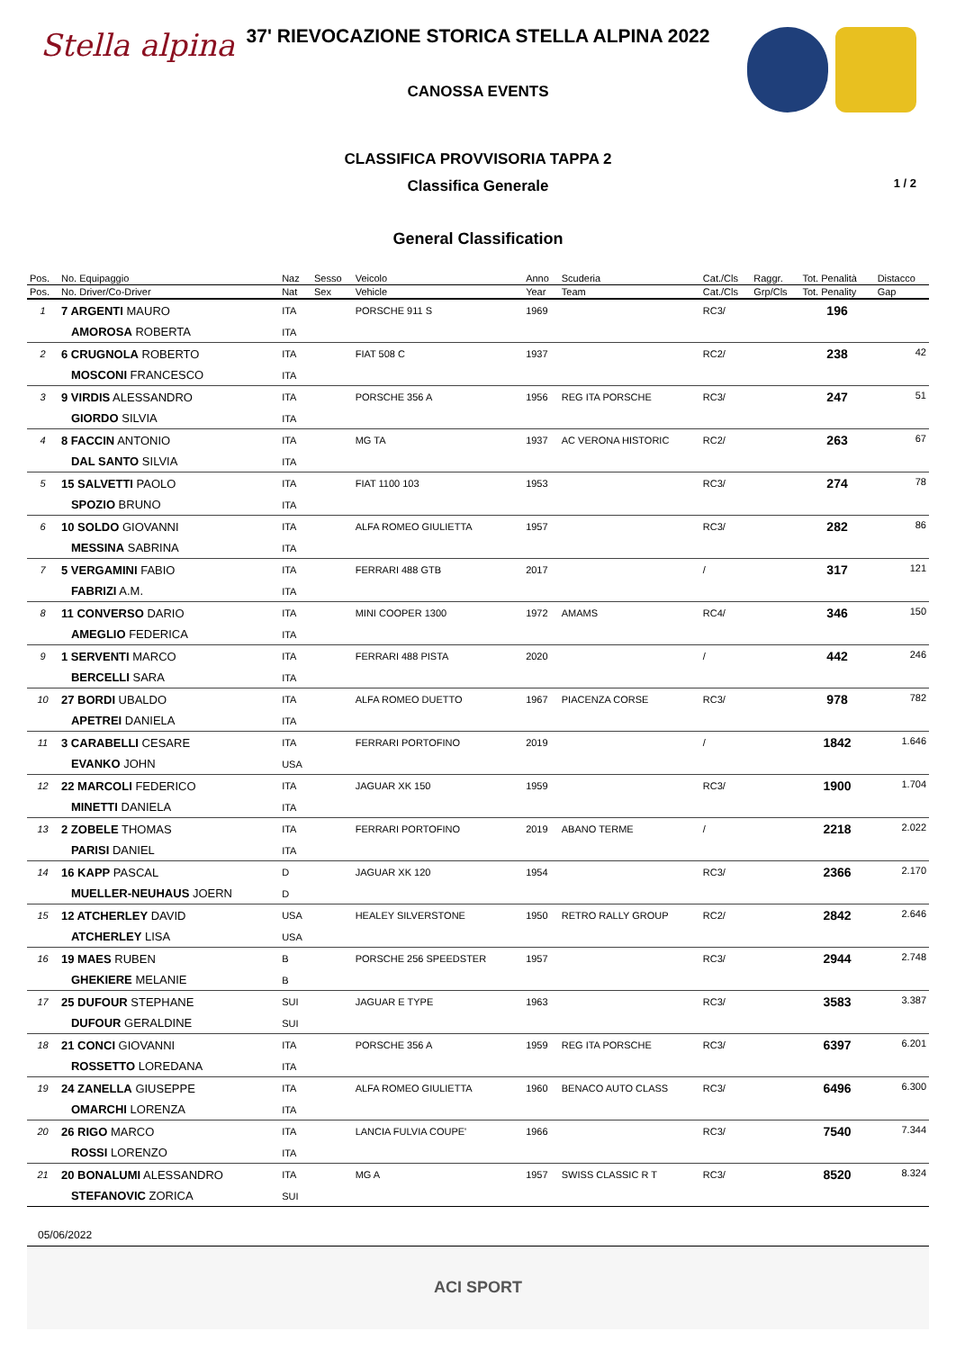Stella alpina
37' RIEVOCAZIONE STORICA STELLA ALPINA 2022
CANOSSA EVENTS
CLASSIFICA PROVVISORIA TAPPA 2
Classifica Generale
General Classification
1 / 2
| Pos. | No. Equipaggio | Naz | Sesso | Veicolo | Anno | Scuderia | Cat./Cls | Raggr. | Tot. Penalità | Distacco |
| --- | --- | --- | --- | --- | --- | --- | --- | --- | --- | --- |
| Pos. | No. Driver/Co-Driver | Nat | Sex | Vehicle | Year | Team | Cat./Cls | Grp/Cls | Tot. Penality | Gap |
| 1 | 7 ARGENTI MAURO | ITA | | PORSCHE 911 S | 1969 | | RC3/ | | 196 | |
| | AMOROSA ROBERTA | ITA | | | | | | | | |
| 2 | 6 CRUGNOLA ROBERTO | ITA | | FIAT 508 C | 1937 | | RC2/ | | 238 | 42 |
| | MOSCONI FRANCESCO | ITA | | | | | | | | |
| 3 | 9 VIRDIS ALESSANDRO | ITA | | PORSCHE 356 A | 1956 | REG ITA PORSCHE | RC3/ | | 247 | 51 |
| | GIORDO SILVIA | ITA | | | | | | | | |
| 4 | 8 FACCIN ANTONIO | ITA | | MG TA | 1937 | AC VERONA HISTORIC | RC2/ | | 263 | 67 |
| | DAL SANTO SILVIA | ITA | | | | | | | | |
| 5 | 15 SALVETTI PAOLO | ITA | | FIAT 1100 103 | 1953 | | RC3/ | | 274 | 78 |
| | SPOZIO BRUNO | ITA | | | | | | | | |
| 6 | 10 SOLDO GIOVANNI | ITA | | ALFA ROMEO GIULIETTA | 1957 | | RC3/ | | 282 | 86 |
| | MESSINA SABRINA | ITA | | | | | | | | |
| 7 | 5 VERGAMINI FABIO | ITA | | FERRARI 488 GTB | 2017 | | / | | 317 | 121 |
| | FABRIZI A.M. | ITA | | | | | | | | |
| 8 | 11 CONVERSO DARIO | ITA | | MINI COOPER 1300 | 1972 | AMAMS | RC4/ | | 346 | 150 |
| | AMEGLIO FEDERICA | ITA | | | | | | | | |
| 9 | 1 SERVENTI MARCO | ITA | | FERRARI 488 PISTA | 2020 | | / | | 442 | 246 |
| | BERCELLI SARA | ITA | | | | | | | | |
| 10 | 27 BORDI UBALDO | ITA | | ALFA ROMEO DUETTO | 1967 | PIACENZA CORSE | RC3/ | | 978 | 782 |
| | APETREI DANIELA | ITA | | | | | | | | |
| 11 | 3 CARABELLI CESARE | ITA | | FERRARI PORTOFINO | 2019 | | / | | 1842 | 1.646 |
| | EVANKO JOHN | USA | | | | | | | | |
| 12 | 22 MARCOLI FEDERICO | ITA | | JAGUAR XK 150 | 1959 | | RC3/ | | 1900 | 1.704 |
| | MINETTI DANIELA | ITA | | | | | | | | |
| 13 | 2 ZOBELE THOMAS | ITA | | FERRARI PORTOFINO | 2019 | ABANO TERME | / | | 2218 | 2.022 |
| | PARISI DANIEL | ITA | | | | | | | | |
| 14 | 16 KAPP PASCAL | D | | JAGUAR XK 120 | 1954 | | RC3/ | | 2366 | 2.170 |
| | MUELLER-NEUHAUS JOERN | D | | | | | | | | |
| 15 | 12 ATCHERLEY DAVID | USA | | HEALEY SILVERSTONE | 1950 | RETRO RALLY GROUP | RC2/ | | 2842 | 2.646 |
| | ATCHERLEY LISA | USA | | | | | | | | |
| 16 | 19 MAES RUBEN | B | | PORSCHE 256 SPEEDSTER | 1957 | | RC3/ | | 2944 | 2.748 |
| | GHEKIERE MELANIE | B | | | | | | | | |
| 17 | 25 DUFOUR STEPHANE | SUI | | JAGUAR E TYPE | 1963 | | RC3/ | | 3583 | 3.387 |
| | DUFOUR GERALDINE | SUI | | | | | | | | |
| 18 | 21 CONCI GIOVANNI | ITA | | PORSCHE 356 A | 1959 | REG ITA PORSCHE | RC3/ | | 6397 | 6.201 |
| | ROSSETTO LOREDANA | ITA | | | | | | | | |
| 19 | 24 ZANELLA GIUSEPPE | ITA | | ALFA ROMEO GIULIETTA | 1960 | BENACO AUTO CLASS | RC3/ | | 6496 | 6.300 |
| | OMARCHI LORENZA | ITA | | | | | | | | |
| 20 | 26 RIGO MARCO | ITA | | LANCIA FULVIA COUPE' | 1966 | | RC3/ | | 7540 | 7.344 |
| | ROSSI LORENZO | ITA | | | | | | | | |
| 21 | 20 BONALUMI ALESSANDRO | ITA | | MG A | 1957 | SWISS CLASSIC R T | RC3/ | | 8520 | 8.324 |
| | STEFANOVIC ZORICA | SUI | | | | | | | | |
05/06/2022
ACI SPORT